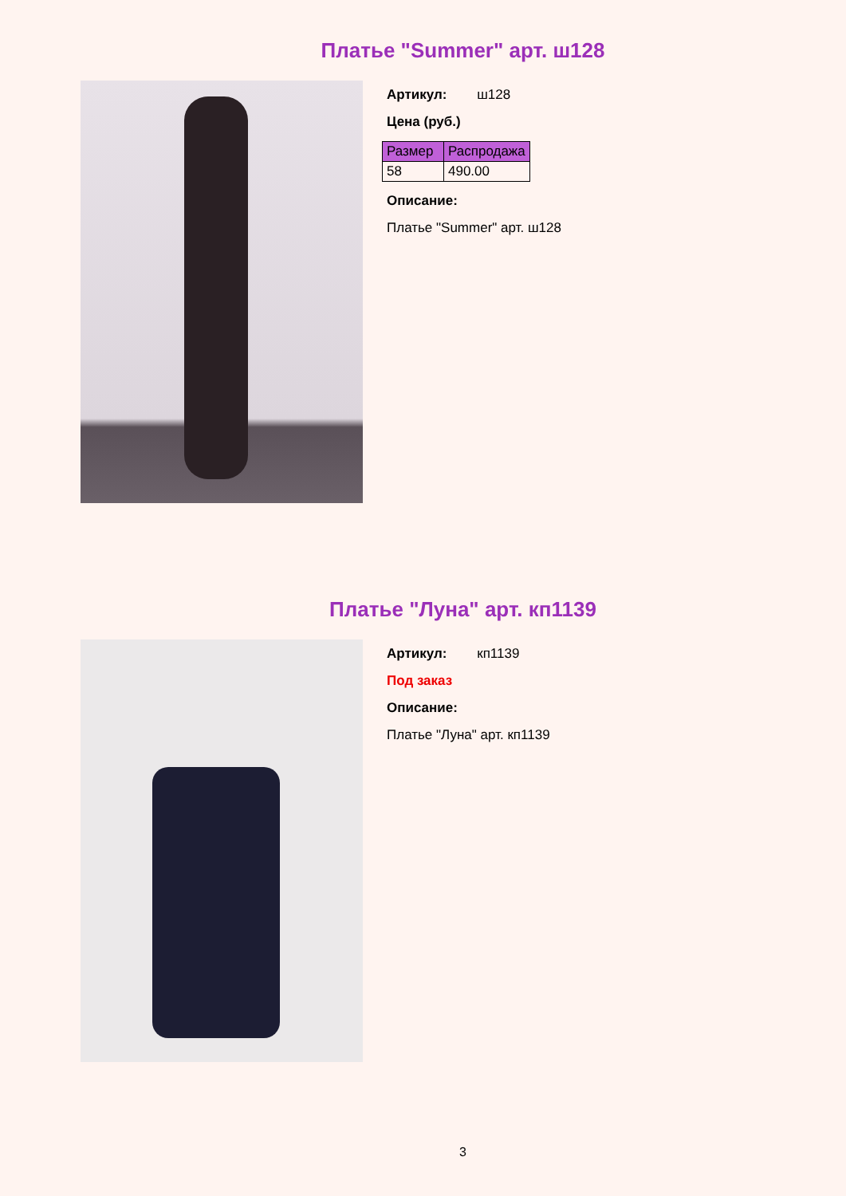Платье "Summer" арт. ш128
Артикул: ш128
Цена (руб.)
| Размер | Распродажа |
| --- | --- |
| 58 | 490.00 |
Описание:
Платье "Summer" арт. ш128
Платье "Луна" арт. кп1139
Артикул: кп1139
Под заказ
Описание:
Платье "Луна" арт. кп1139
3